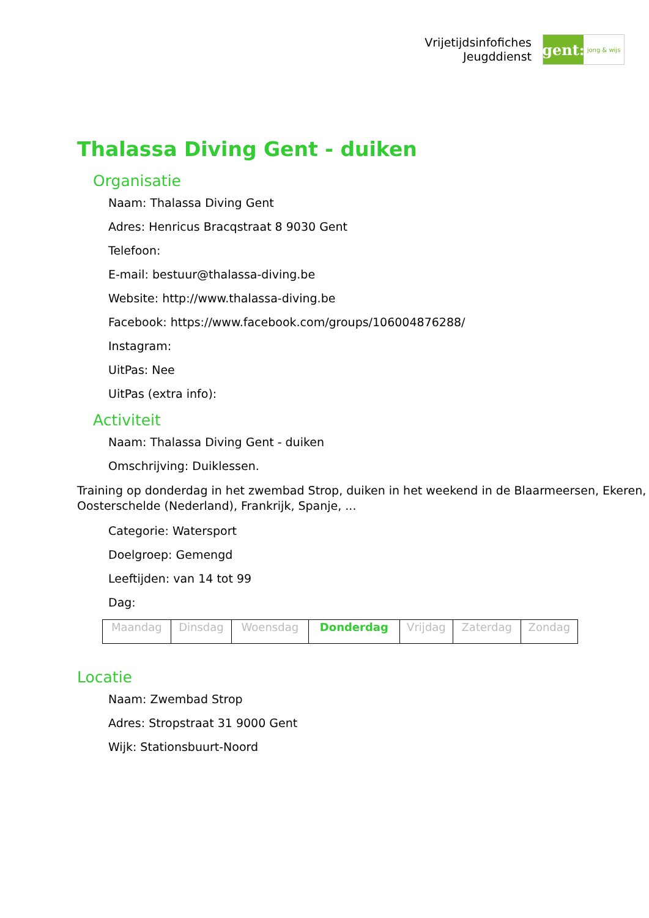Vrijetijdsinfofiches
Jeugddienst
gent:
jong & wijs
Thalassa Diving Gent - duiken
Organisatie
Naam: Thalassa Diving Gent
Adres: Henricus Bracqstraat 8 9030 Gent
Telefoon:
E-mail: bestuur@thalassa-diving.be
Website: http://www.thalassa-diving.be
Facebook: https://www.facebook.com/groups/106004876288/
Instagram:
UitPas: Nee
UitPas (extra info):
Activiteit
Naam: Thalassa Diving Gent - duiken
Omschrijving: Duiklessen.
Training op donderdag in het zwembad Strop, duiken in het weekend in de Blaarmeersen, Ekeren, Oosterschelde (Nederland), Frankrijk, Spanje, ...
Categorie: Watersport
Doelgroep: Gemengd
Leeftijden: van 14 tot 99
Dag:
| Maandag | Dinsdag | Woensdag | Donderdag | Vrijdag | Zaterdag | Zondag |
Locatie
Naam: Zwembad Strop
Adres: Stropstraat 31 9000 Gent
Wijk: Stationsbuurt-Noord